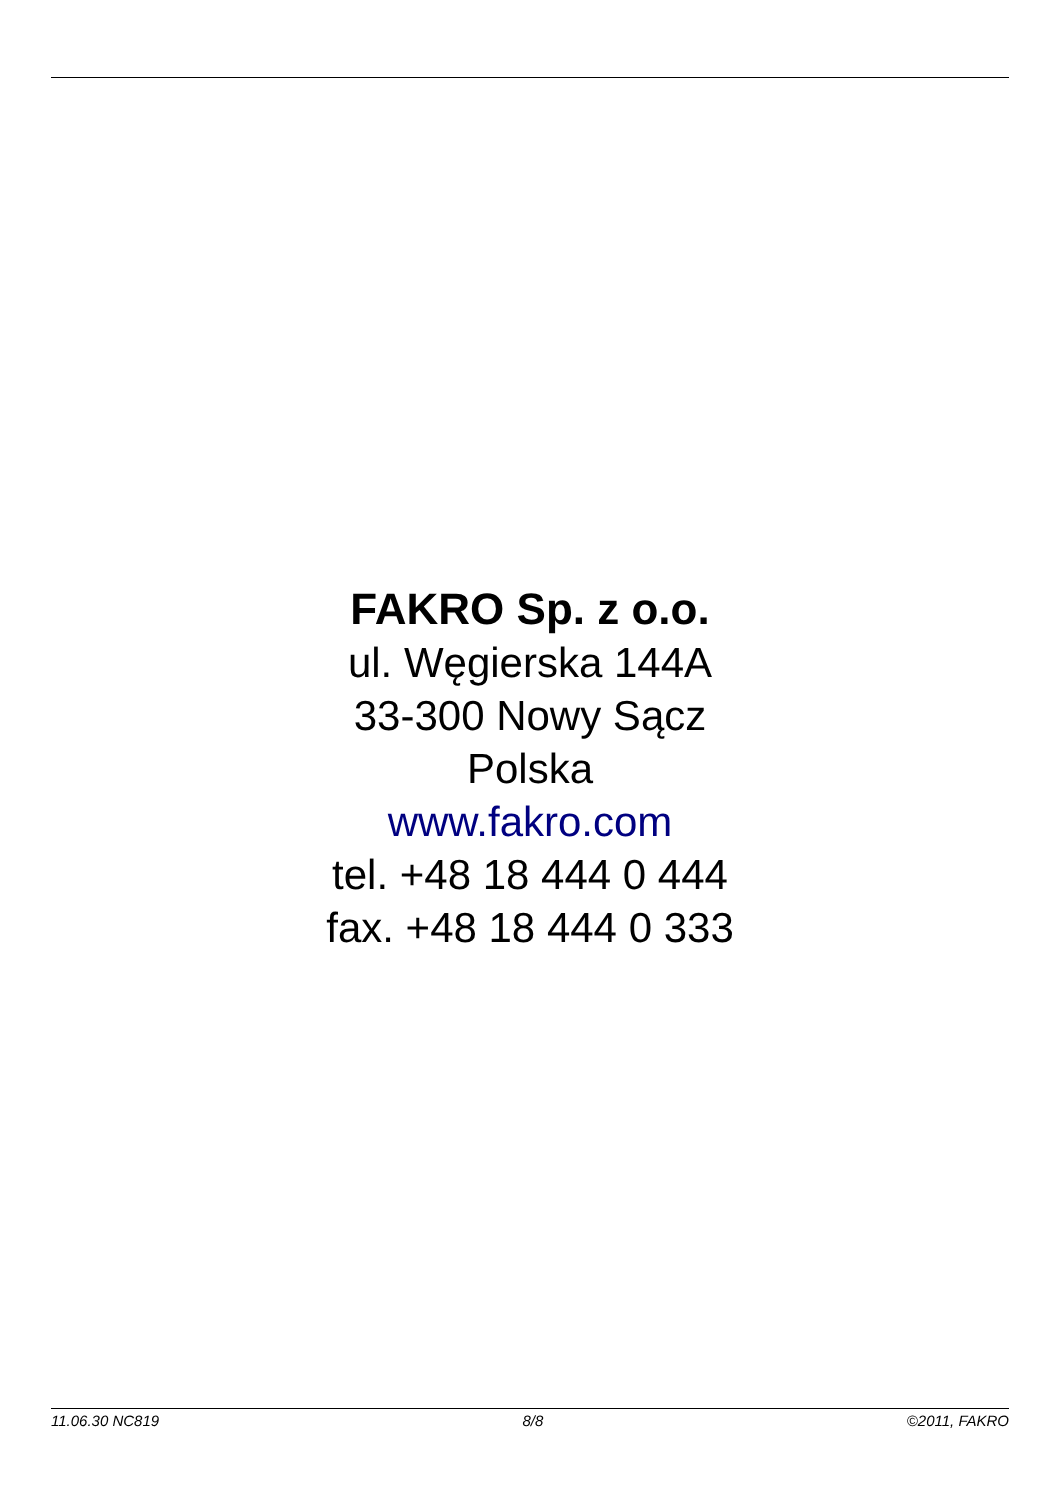FAKRO Sp. z o.o.
ul. Węgierska 144A
33-300 Nowy Sącz
Polska
www.fakro.com
tel. +48 18 444 0 444
fax. +48 18 444 0 333
11.06.30 NC819 8/8 ©2011, FAKRO